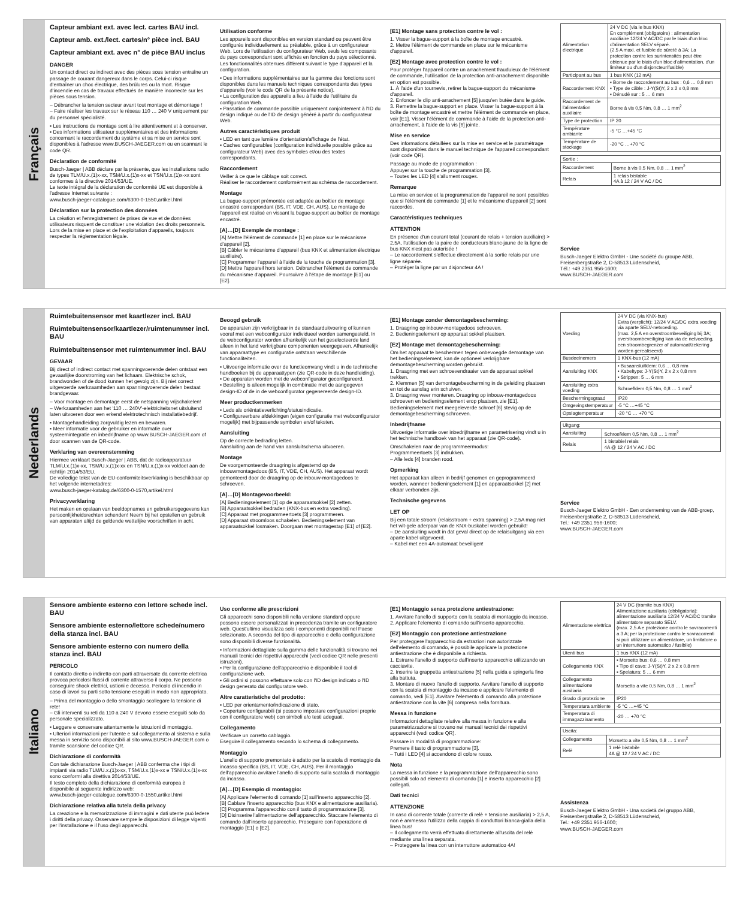Français
Capteur ambiant ext. avec lect. cartes BAU incl.
Capteur amb. ext./lect. cartes/n° pièce incl. BAU
Capteur ambiant ext. avec n° de pièce BAU inclus
DANGER
Un contact direct ou indirect avec des pièces sous tension entraîne un passage de courant dangereux dans le corps. Celui-ci risque d'entraîner un choc électrique, des brûlures ou la mort. Risque d'incendie en cas de travaux effectués de manière incorrecte sur les pièces sous tension.
– Débrancher la tension secteur avant tout montage et démontage !
– Faire réaliser les travaux sur le réseau 110 … 240 V uniquement par du personnel spécialisté.
▪ Les instructions de montage sont à lire attentivement et à conserver.
▪ Des informations utilisateur supplémentaires et des informations concernant le raccordement du système et sa mise en service sont disponibles à l'adresse www.BUSCH-JAEGER.com ou en scannant le code QR.
Déclaration de conformité
Busch-Jaeger | ABB déclare par la présente, que les installations radio de types TLM/U.x.(1)x-xx, TSM/U.x.(1)x-xx et TSN/U.x.(1)x-xx sont conformes à la directive 2014/53/UE.
Le texte intégral de la déclaration de conformité UE est disponible à l'adresse Internet suivante :
www.busch-jaeger-catalogue.com/6300-0-1550,artikel.html
Déclaration sur la protection des données
La création et l'enregistrement de prises de vue et de données utilisateurs risquent de constituer une violation des droits personnels. Lors de la mise en place et de l'exploitation d'appareils, toujours respecter la réglementation légale.
Utilisation conforme
Les appareils sont disponibles en version standard ou peuvent être configurés individuellement au préalable, grâce à un configurateur Web. Lors de l'utilisation du configurateur Web, seuls les composants du pays correspondant sont affichés en fonction du pays sélectionné. Les fonctionnalités obtenues diffèrent suivant le type d'appareil et la configuration.
▪ Des informations supplémentaires sur la gamme des fonctions sont disponibles dans les manuels techniques correspondants des types d'appareils (voir le code QR de la présente notice).
▪ La configuration des appareils a lieu à l'aide de l'utilitaire de configuration Web.
▪ Passation de commande possible uniquement conjointement à l'ID du design indiqué ou de l'ID de design généré à partir du configurateur Web.
Autres caractéristiques produit
▪ LED en tant que lumière d'orientation/affichage de l'état.
▪ Caches configurables (configuration individuelle possible grâce au configurateur Web) avec des symboles et/ou des textes correspondants.
Raccordement
Veiller à ce que le câblage soit correct.
Réaliser le raccordement conformément au schéma de raccordement.
Montage
La bague-support prémontée est adaptée au boîtier de montage encastré correspondant (BS, IT, VDE, CH, AUS). Le montage de l'appareil est réalisé en vissant la bague-support au boîtier de montage encastré.
[A]…[D] Exemple de montage :
[A] Mettre l'élément de commande [1] en place sur le mécanisme d'appareil [2].
[B] Câbler le mécanisme d'appareil (bus KNX et alimentation électrique auxiliaire).
[C] Programmer l'appareil à l'aide de la touche de programmation [3].
[D] Mettre l'appareil hors tension. Débrancher l'élément de commande du mécanisme d'appareil. Poursuivre à l'étape de montage [E1] ou [E2].
[E1] Montage sans protection contre le vol :
1. Visser la bague-support à la boîte de montage encastré.
2. Mettre l'élément de commande en place sur le mécanisme d'appareil.
[E2] Montage avec protection contre le vol :
Pour protéger l'appareil contre un arrachement frauduleux de l'élément de commande, l'utilisation de la protection anti-arrachement disponible en option est possible.
1. À l'aide d'un tournevis, retirer la bague-support du mécanisme d'appareil.
2. Enfoncer le clip anti-arrachement [5] jusqu'en butée dans le guide.
3. Remettre la bague-support en place. Visser la bague-support à la boîte de montage encastré et mettre l'élément de commande en place, voir [E1]. Visser l'élément de commande à l'aide de la protection anti-arrachement, à l'aide de la vis [6] jointe.
Mise en service
Des informations détaillées sur la mise en service et le paramétrage sont disponibles dans le manuel technique de l'appareil correspondant (voir code QR).
Passage au mode de programmation :
Appuyer sur la touche de programmation [3].
– Toutes les LED [4] s'allument rouges.
Remarque
La mise en service et la programmation de l'appareil ne sont possibles que si l'élément de commande [1] et le mécanisme d'appareil [2] sont raccordés.
Caractéristiques techniques
ATTENTION
En présence d'un courant total (courant de relais + tension auxiliaire) > 2,5A, l'utilisation de la paire de conducteurs blanc-jaune de la ligne de bus KNX n'est pas autorisée !
– Le raccordement s'effectue directement à la sortie relais par une ligne séparée.
– Protéger la ligne par un disjoncteur 4A !
| Alimentation électrique | 24 V DC (via le bus KNX) En complément (obligatoire) : alimentation auxiliaire 12/24 V AC/DC par le biais d'un bloc d'alimentation SELV séparé. (2,5 A maxi. et fusible de sûreté à 3A; La protection contre les surintensités peut être obtenue par le biais d'un bloc d'alimentation, d'un limiteur ou d'un disjoncteur/fusible) |
| Participant au bus | 1 bus KNX (12 mA) |
| Raccordement KNX | ▪ Borne de raccordement au bus : 0,6 … 0,8 mm ▪ Type de câble : J-Y(St)Y, 2 x 2 x 0,8 mm ▪ Dénudé sur : 5 … 6 mm |
| Raccordement de l'alimentation auxiliaire | Borne à vis 0,5 Nm, 0,8 … 1 mm<sup>2</sup> |
| Type de protection | IP 20 |
| Température ambiante | -5 °C …+45 °C |
| Température de stockage | -20 °C …+70 °C |
| Sortie : | |
| Raccordement | Borne à vis 0,5 Nm, 0,8 … 1 mm<sup>2</sup> |
| Relais | 1 relais bistable 4A à 12 / 24 V AC / DC |
Service
Busch-Jaeger Elektro GmbH - Une société du groupe ABB, Freisenbergstraße 2, D-58513 Lüdenscheid,
Tél.: +49 2351 956-1600;
www.BUSCH-JAEGER.com
Nederlands
Ruimtebuitensensor met kaartlezer incl. BAU
Ruimtebuitensensor/kaartlezer/ruimtenummer incl. BAU
Ruimtebuitensensor met ruimtenummer incl. BAU
GEVAAR
Bij direct of indirect contact met spanningvoerende delen ontstaat een gevaarlijke doorstroming van het lichaam. Elektrische schok, brandwonden of de dood kunnen het gevolg zijn. Bij niet correct uitgevoerde werkzaamheden aan spanningvoerende delen bestaat brandgevaar.
– Voor montage en demontage eerst de netspanning vrijschakelen!
– Werkzaamheden aan het '110 … 240V'-elektriciteitsnet uitsluitend laten uitvoeren door een erkend elektrotechnisch installatiebedrijf.
▪ Montagehandleiding zorgvuldig lezen en bewaren.
▪ Meer informatie voor de gebruiker en informatie over systeemintegratie en inbedrijfname op www.BUSCH-JAEGER.com of door scannen van de QR-code.
Verklaring van overeenstemming
Hiermee verklaart Busch-Jaeger | ABB, dat de radioapparatuur TLM/U.x.(1)x-xx, TSM/U.x.(1)x-xx en TSN/U.x.(1)x-xx voldoet aan de richtlijn 2014/53/EU.
De volledige tekst van de EU-conformiteitsverklaring is beschikbaar op het volgende internetadres:
www.busch-jaeger-katalog.de/6300-0-1570,artikel.html
Privacyverklaring
Het maken en opslaan van beeldopnames en gebruikersgegevens kan persoonlijkheidsrechten schenden! Neem bij het opstellen en gebruik van apparaten altijd de geldende wettelijke voorschriften in acht.
Beoogd gebruik
De apparaten zijn verkrijgbaar in de standaarduitvoering of kunnen vooraf met een webconfigurator individueel worden samengesteld. In de webconfigurator worden afhankelijk van het geselecteerde land alleen in het land verkrijgbare componenten weergegeven. Afhankelijk van apparaattype en configuratie ontstaan verschillende functionaliteiten.
▪ Uitvoerige informatie over de functieomvang vindt u in de technische handboeken bij de apparaattypen (zie QR-code in deze handleiding).
▪ De apparaten worden met de webconfigurator geconfigureerd.
▪ Bestelling is alleen mogelijk in combinatie met de aangegeven design-ID of de in de webconfigurator gegenereerde design-ID.
Meer productkenmerken
▪ Leds als oriëntatieverlichting/statusindicatie.
▪ Configureerbare afdekkingen (eigen configuratie met webconfigurator mogelijk) met bijpassende symbolen en/of teksten.
Aansluiting
Op de correcte bedrading letten.
Aansluiting aan de hand van aansluitschema uitvoeren.
Montage
De voorgemonteerde draagring is afgestemd op de inbouwmontagedoos (BS, IT, VDE, CH, AUS). Het apparaat wordt gemonteerd door de draagring op de inbouw-montagedoos te schroeven.
[A]…[D] Montagevoorbeeld:
[A] Bedieningselement [1] op de apparaatsokkel [2] zetten.
[B] Apparaatsokkel bedraden (KNX-bus en extra voeding).
[C] Apparaat met programmeertoets [3] programmeren.
[D] Apparaat stroomloos schakelen. Bedieningselement van apparaatsokkel losmaken. Doorgaan met montagestap [E1] of [E2].
[E1] Montage zonder demontagebescherming:
1. Draagring op inbouw-montagedoos schroeven.
2. Bedieningselement op apparaat sokkel plaatsen.
[E2] Montage met demontagebescherming:
Om het apparaat te beschermen tegen onbevoegde demontage van het bedieningselement, kan de optioneel verkrijgbare demontagebescherming worden gebruikt.
1. Draagring met een schroevendraaier van de apparaat sokkel trekken.
2. Klemmen [5] van demontagebescherming in de geleiding plaatsen en tot de aanslag erin schuiven.
3. Draagring weer monteren. Draagring op inbouw-montagedoos schroeven en bedieningselement erop plaatsen, zie [E1]. Bedieningselement met meegeleverde schroef [6] stevig op de demontagebescherming schroeven.
Inbedrijfname
Uitvoerige informatie over inbedrijfname en parametrisering vindt u in het technische handboek van het apparaat (zie QR-code).
Omschakelen naar de programmeermodus:
Programmeertoets [3] indrukken.
– Alle leds [4] branden rood.
Opmerking
Het apparaat kan alleen in bedrijf genomen en geprogrammeerd worden, wanneer bedieningselement [1] en apparaatsokkel [2] met elkaar verbonden zijn.
Technische gegevens
LET OP
Bij een totale stroom (relaisstroom + extra spanning) > 2,5A mag niet het wit-gele aderpaar van de KNX-buskabel worden gebruikt!
– De aansluiting wordt in dat geval direct op de relaisuitgang via een aparte kabel uitgevoerd.
– Kabel met een 4A-automaat beveiligen!
| Voeding | 24 V DC (via KNX-bus) Extra (verplicht): 12/24 V AC/DC extra voeding via aparte SELV-netvoeding. (max. 2,5 A en overstroombeveiliging bij 3A; overstroombeveiliging kan via de netvoeding, een stroombegrenzer of automaat/zekering worden gerealiseerd) |
| Busdeelnemers | 1 KNX-bus (12 mA) |
| Aansluiting KNX | ▪ Busaansluitklem: 0,6 … 0,8 mm ▪ Kabeltype: J-Y(St)Y, 2 x 2 x 0,8 mm ▪ Strippen: 5 … 6 mm |
| Aansluiting extra voeding | Schroefklem 0,5 Nm, 0,8 … 1 mm<sup>2</sup> |
| Beschermingsgraad | IP20 |
| Omgevingstemperatuur | -5 °C …+45 °C |
| Opslagtemperatuur | -20 °C … +70 °C |
| Uitgang: | |
| Aansluiting | Schroefklem 0,5 Nm, 0,8 … 1 mm<sup>2</sup> |
| Relais | 1 bistabiel relais 4A @ 12 / 24 V AC / DC |
Service
Busch-Jaeger Elektro GmbH - Een onderneming van de ABB-groep, Freisenbergstraße 2, D-58513 Lüdenscheid,
Tel.: +49 2351 956-1600;
www.BUSCH-JAEGER.com
Italiano
Sensore ambiente esterno con lettore schede incl. BAU
Sensore ambiente esterno/lettore schede/numero della stanza incl. BAU
Sensore ambiente esterno con numero della stanza incl. BAU
PERICOLO
Il contatto diretto o indiretto con parti attraversate da corrente elettrica provoca pericolosi flussi di corrente attraverso il corpo. Ne possono conseguire shock elettrici, ustioni e decesso. Pericolo di incendio in caso di lavori su parti sotto tensione eseguiti in modo non appropriato.
– Prima del montaggio o dello smontaggio scollegare la tensione di rete!
– Gli interventi su reti da 110 a 240 V devono essere eseguiti solo da personale specializzato.
▪ Leggere e conservare attentamente le istruzioni di montaggio.
▪ Ulteriori informazioni per l'utente e sul collegamento al sistema e sulla messa in servizio sono disponibili al sito www.BUSCH-JAEGER.com o tramite scansione del codice QR.
Dichiarazione di conformità
Con tale dichiarazione Busch-Jaeger | ABB conferma che i tipi di impianti via radio TLM/U.x.(1)x-xx, TSM/U.x.(1)x-xx e TSN/U.x.(1)x-xx sono conformi alla direttiva 2014/53/UE.
Il testo completo della dichiarazione di conformità europea è disponibile al seguente indirizzo web:
www.busch-jaeger-catalogue.com/6300-0-1550,artikel.html
Dichiarazione relativa alla tutela della privacy
La creazione e la memorizzazione di immagini e dati utente può ledere i diritti della privacy. Osservare sempre le disposizioni di legge vigenti per l'installazione e il l'uso degli apparecchi.
Uso conforme alle prescrizioni
Gli apparecchi sono disponibili nella versione standard oppure possono essere personalizzati in precedenza tramite un configuratore web. Quest'ultimo visualizza solo i componenti disponibili nel Paese selezionato. A seconda del tipo di apparecchio e della configurazione sono disponibili diverse funzionalità.
▪ Informazioni dettagliate sulla gamma delle funzionalità si trovano nei manuali tecnici dei rispettivi apparecchi (vedi codice QR nelle presenti istruzioni).
▪ Per la configurazione dell'apparecchio è disponibile il tool di configurazione web.
▪ Gli ordini si possono effettuare solo con l'ID design indicato o l'ID design generato dal configuratore web.
Altre caratteristiche del prodotto:
▪ LED per orientamento/indicazione di stato.
▪ Coperture configurabili (si possono impostare configurazioni proprie con il configuratore web) con simboli e/o testi adeguati.
Collegamento
Verificare un corretto cablaggio.
Eseguire il collegamento secondo lo schema di collegamento.
Montaggio
L'anello di supporto premontato è adatto per la scatola di montaggio da incasso specifica (BS, IT, VDE, CH, AUS). Per il montaggio dell'apparecchio avvitare l'anello di supporto sulla scatola di montaggio da incasso.
[A]…[D] Esempio di montaggio:
[A] Applicare l'elemento di comando [1] sull'inserto apparecchio [2].
[B] Cablare l'inserto apparecchio (bus KNX e alimentazione ausiliaria).
[C] Programma l'apparecchio con il tasto di programmazione [3].
[D] Disinserire l'alimentazione dell'apparecchio. Staccare l'elemento di comando dall'inserto apparecchio. Proseguire con l'operazione di montaggio [E1] o [E2].
[E1] Montaggio senza protezione antiestrazione:
1. Avvitare l'anello di supporto con la scatola di montaggio da incasso.
2. Applicare l'elemento di comando sull'inserto apparecchio.
[E2] Montaggio con protezione antiestrazione
Per proteggere l'apparecchio da estrazioni non autorizzate dell'elemento di comando, è possibile applicare la protezione antiestrazione che è disponibile a richiesta.
1. Estrarre l'anello di supporto dall'inserto apparecchio utilizzando un cacciavite.
2. Inserire la grappetta antiestrazione [5] nella guida e spingerla fino alla battuta.
3. Montare di nuovo l'anello di supporto. Avvitare l'anello di supporto con la scatola di montaggio da incasso e applicare l'elemento di comando, vedi [E1]. Avvitare l'elemento di comando alla protezione antiestrazione con la vite [6] compresa nella fornitura.
Messa in funzione
Informazioni dettagliate relative alla messa in funzione e alla parametrizzazione si trovano nei manuali tecnici dei rispettivi apparecchi (vedi codice QR).
Passare in modalità di programmazione:
Premere il tasto di programmazione [3].
– Tutti i LED [4] si accendono di colore rosso.
Nota
La messa in funzione e la programmazione dell'apparecchio sono possibili solo ad elemento di comando [1] e inserto apparecchio [2] collegati.
Dati tecnici
ATTENZIONE
In caso di corrente totale (corrente di relè + tensione ausiliaria) > 2,5 A, non è ammesso l'utilizzo della coppia di conduttori bianca-gialla della linea bus!
– Il collegamento verrà effettuato direttamente all'uscita del relè mediante una linea separata.
– Proteggere la linea con un interruttore automatico 4A!
| Alimentazione elettrica | 24 V DC (tramite bus KNX) Alimentazione ausiliaria (obbligatoria): alimentazione ausiliaria 12/24 V AC/DC tramite alimentatore separato SELV. (max. 2,5 A e protezione contro le sovracorrenti a 3 A; per la protezione contro le sovracorrenti si può utilizzare un alimentatore, un limitatore o un interruttore automatico / fusibile) |
| Utenti bus | 1 bus KNX (12 mA) |
| Collegamento KNX | ▪ Morsetto bus: 0,6 … 0,8 mm ▪ Tipo di cavo: J-Y(St)Y, 2 x 2 x 0,8 mm ▪ Spelatura: 5 … 6 mm |
| Collegamento alimentazione ausiliaria | Morsetto a vite 0,5 Nm, 0,8 … 1 mm<sup>2</sup> |
| Grado di protezione | IP20 |
| Temperatura ambiente | -5 °C …+45 °C |
| Temperatura di immagazzinamento | -20 … +70 °C |
| Uscita: | |
| Collegamento | Morsetto a vite 0,5 Nm, 0,8 … 1 mm<sup>2</sup> |
| Relè | 1 relè bistabile 4A @ 12 / 24 V AC / DC |
Assistenza
Busch-Jaeger Elektro GmbH - Una società del gruppo ABB, Freisenbergstraße 2, D-58513 Lüdenscheid,
Tel.: +49 2351 956-1600;
www.BUSCH-JAEGER.com